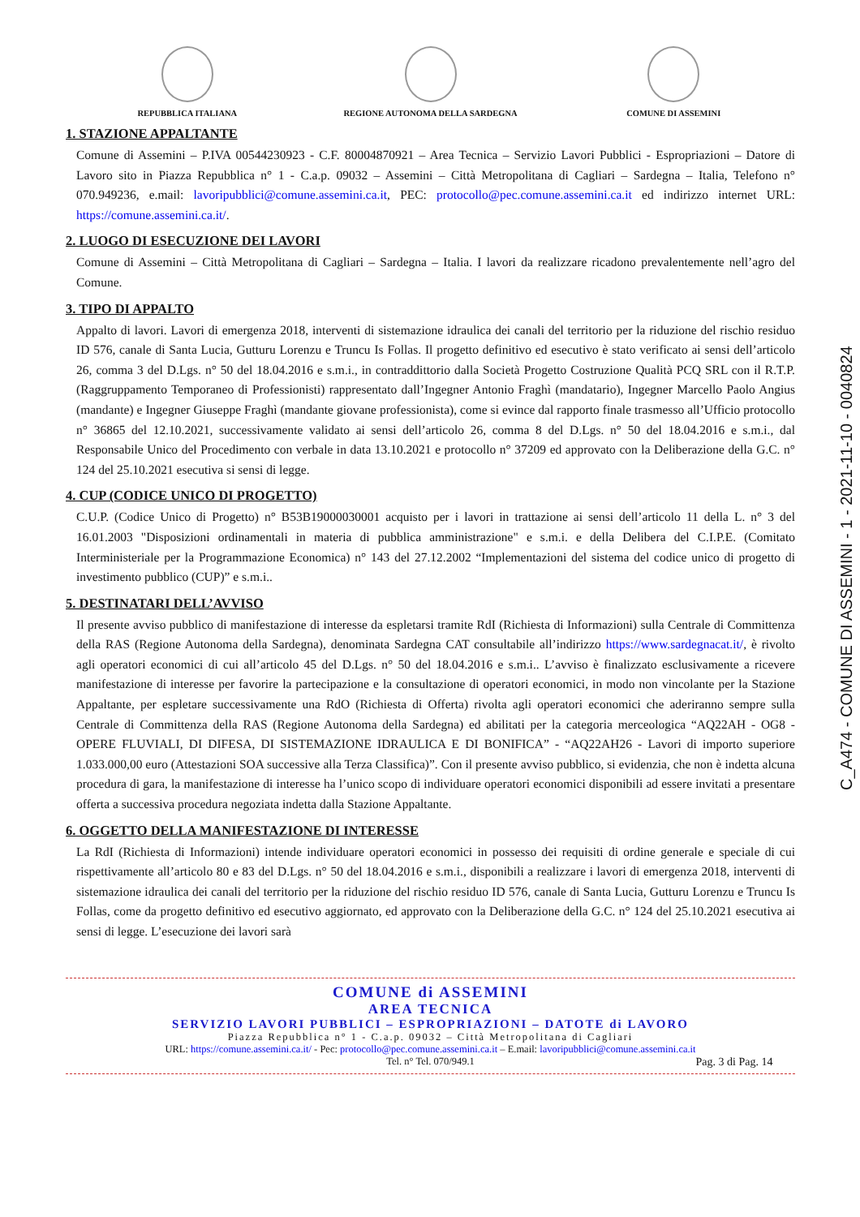REPUBBLICA ITALIANA REGIONE AUTONOMA DELLA SARDEGNA COMUNE DI ASSEMINI
1. STAZIONE APPALTANTE
Comune di Assemini – P.IVA 00544230923 - C.F. 80004870921 – Area Tecnica – Servizio Lavori Pubblici - Espropriazioni – Datore di Lavoro sito in Piazza Repubblica n° 1 - C.a.p. 09032 – Assemini – Città Metropolitana di Cagliari – Sardegna – Italia, Telefono n° 070.949236, e.mail: lavoripubblici@comune.assemini.ca.it, PEC: protocollo@pec.comune.assemini.ca.it ed indirizzo internet URL: https://comune.assemini.ca.it/.
2. LUOGO DI ESECUZIONE DEI LAVORI
Comune di Assemini – Città Metropolitana di Cagliari – Sardegna – Italia. I lavori da realizzare ricadono prevalentemente nell’agro del Comune.
3. TIPO DI APPALTO
Appalto di lavori. Lavori di emergenza 2018, interventi di sistemazione idraulica dei canali del territorio per la riduzione del rischio residuo ID 576, canale di Santa Lucia, Gutturu Lorenzu e Truncu Is Follas. Il progetto definitivo ed esecutivo è stato verificato ai sensi dell’articolo 26, comma 3 del D.Lgs. n° 50 del 18.04.2016 e s.m.i., in contraddittorio dalla Società Progetto Costruzione Qualità PCQ SRL con il R.T.P. (Raggruppamento Temporaneo di Professionisti) rappresentato dall’Ingegner Antonio Fraghì (mandatario), Ingegner Marcello Paolo Angius (mandante) e Ingegner Giuseppe Fraghì (mandante giovane professionista), come si evince dal rapporto finale trasmesso all’Ufficio protocollo n° 36865 del 12.10.2021, successivamente validato ai sensi dell’articolo 26, comma 8 del D.Lgs. n° 50 del 18.04.2016 e s.m.i., dal Responsabile Unico del Procedimento con verbale in data 13.10.2021 e protocollo n° 37209 ed approvato con la Deliberazione della G.C. n° 124 del 25.10.2021 esecutiva si sensi di legge.
4. CUP (CODICE UNICO DI PROGETTO)
C.U.P. (Codice Unico di Progetto) n° B53B19000030001 acquisto per i lavori in trattazione ai sensi dell’articolo 11 della L. n° 3 del 16.01.2003 "Disposizioni ordinamentali in materia di pubblica amministrazione" e s.m.i. e della Delibera del C.I.P.E. (Comitato Interministeriale per la Programmazione Economica) n° 143 del 27.12.2002 “Implementazioni del sistema del codice unico di progetto di investimento pubblico (CUP)” e s.m.i..
5. DESTINATARI DELL’AVVISO
Il presente avviso pubblico di manifestazione di interesse da espletarsi tramite RdI (Richiesta di Informazioni) sulla Centrale di Committenza della RAS (Regione Autonoma della Sardegna), denominata Sardegna CAT consultabile all’indirizzo https://www.sardegnacat.it/, è rivolto agli operatori economici di cui all’articolo 45 del D.Lgs. n° 50 del 18.04.2016 e s.m.i.. L’avviso è finalizzato esclusivamente a ricevere manifestazione di interesse per favorire la partecipazione e la consultazione di operatori economici, in modo non vincolante per la Stazione Appaltante, per espletare successivamente una RdO (Richiesta di Offerta) rivolta agli operatori economici che aderiranno sempre sulla Centrale di Committenza della RAS (Regione Autonoma della Sardegna) ed abilitati per la categoria merceologica “AQ22AH - OG8 - OPERE FLUVIALI, DI DIFESA, DI SISTEMAZIONE IDRAULICA E DI BONIFICA” - “AQ22AH26 - Lavori di importo superiore 1.033.000,00 euro (Attestazioni SOA successive alla Terza Classifica)”. Con il presente avviso pubblico, si evidenzia, che non è indetta alcuna procedura di gara, la manifestazione di interesse ha l’unico scopo di individuare operatori economici disponibili ad essere invitati a presentare offerta a successiva procedura negoziata indetta dalla Stazione Appaltante.
6. OGGETTO DELLA MANIFESTAZIONE DI INTERESSE
La RdI (Richiesta di Informazioni) intende individuare operatori economici in possesso dei requisiti di ordine generale e speciale di cui rispettivamente all’articolo 80 e 83 del D.Lgs. n° 50 del 18.04.2016 e s.m.i., disponibili a realizzare i lavori di emergenza 2018, interventi di sistemazione idraulica dei canali del territorio per la riduzione del rischio residuo ID 576, canale di Santa Lucia, Gutturu Lorenzu e Truncu Is Follas, come da progetto definitivo ed esecutivo aggiornato, ed approvato con la Deliberazione della G.C. n° 124 del 25.10.2021 esecutiva ai sensi di legge. L’esecuzione dei lavori sarà
COMUNE di ASSEMINI
AREA TECNICA
SERVIZIO LAVORI PUBBLICI – ESPROPRIAZIONI – DATOTE di LAVORO
Piazza Repubblica n° 1 - C.a.p. 09032 – Città Metropolitana di Cagliari
URL: https://comune.assemini.ca.it/ - Pec: protocollo@pec.comune.assemini.ca.it – E.mail: lavoripubblici@comune.assemini.ca.it
Tel. n° Tel. 070/949.1 Pag. 3 di Pag. 14
C_A474 - COMUNE DI ASSEMINI - 1 - 2021-11-10 - 0040824